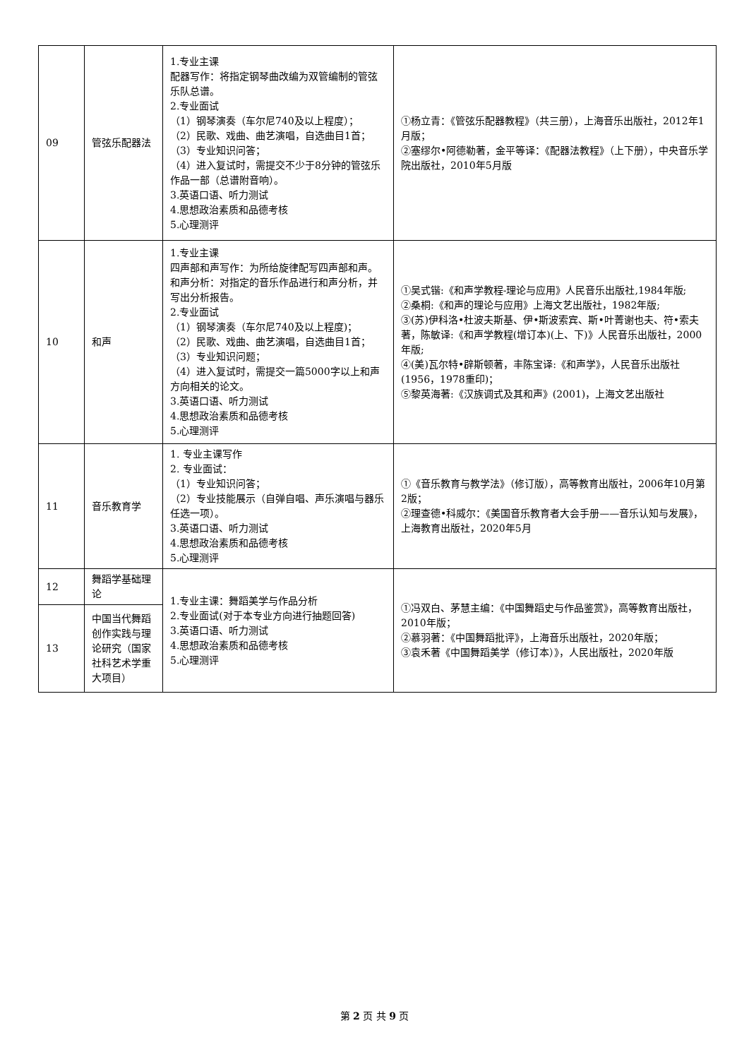| 09 | 管弦乐配器法 | 1.专业主课 配器写作：将指定钢琴曲改编为双管编制的管弦乐队总谱。 2.专业面试 （1）钢琴演奏（车尔尼740及以上程度）； （2）民歌、戏曲、曲艺演唱，自选曲目1首； （3）专业知识问答； （4）进入复试时，需提交不少于8分钟的管弦乐作品一部（总谱附音响）。 3.英语口语、听力测试 4.思想政治素质和品德考核 5.心理测评 | ①杨立青：《管弦乐配器教程》（共三册），上海音乐出版社，2012年1月版； ②塞缪尔•阿德勒著，金平等译：《配器法教程》（上下册），中央音乐学院出版社，2010年5月版 |
| 10 | 和声 | 1.专业主课 四声部和声写作：为所给旋律配写四声部和声。和声分析：对指定的音乐作品进行和声分析，并写出分析报告。 2.专业面试 （1）钢琴演奏（车尔尼740及以上程度)； （2）民歌、戏曲、曲艺演唱，自选曲目1首； （3）专业知识问题； （4）进入复试时，需提交一篇5000字以上和声方向相关的论文。 3.英语口语、听力测试 4.思想政治素质和品德考核 5.心理测评 | ①吴式锴:《和声学教程-理论与应用》人民音乐出版社,1984年版; ②桑桐:《和声的理论与应用》上海文艺出版社，1982年版; ③(苏)伊科洛•杜波夫斯基、伊•斯波索宾、斯•叶菁谢也夫、符•索夫著，陈敏译:《和声学教程(增订本)(上、下)》人民音乐出版社，2000年版; ④(美)瓦尔特•辟斯顿著，丰陈宝译:《和声学》，人民音乐出版社(1956，1978重印)； ⑤黎英海著:《汉族调式及其和声》(2001)，上海文艺出版社 |
| 11 | 音乐教育学 | 1. 专业主课写作 2. 专业面试： （1）专业知识问答； （2）专业技能展示（自弹自唱、声乐演唱与器乐任选一项）。 3.英语口语、听力测试 4.思想政治素质和品德考核 5.心理测评 | ①《音乐教育与教学法》（修订版），高等教育出版社，2006年10月第2版； ②理查德•科威尔：《美国音乐教育者大会手册——音乐认知与发展》，上海教育出版社，2020年5月 |
| 12 | 舞蹈学基础理论 | 1.专业主课：舞蹈美学与作品分析 2.专业面试(对于本专业方向进行抽题回答) 3.英语口语、听力测试 4.思想政治素质和品德考核 5.心理测评 | ①冯双白、茅慧主编：《中国舞蹈史与作品鉴赏》，高等教育出版社，2010年版； ②慕羽著：《中国舞蹈批评》，上海音乐出版社，2020年版； ③袁禾著《中国舞蹈美学（修订本）》，人民出版社，2020年版 |
| 13 | 中国当代舞蹈创作实践与理论研究（国家社科艺术学重大项目） | | |
第 2 页 共 9 页